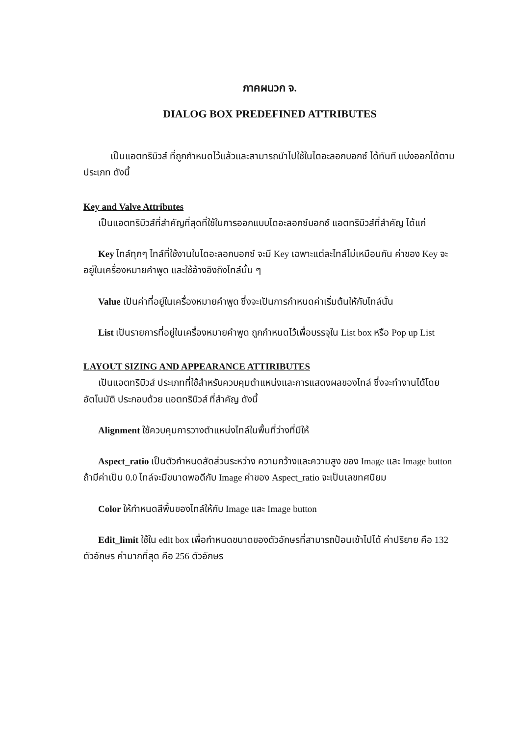ภาคผนวก จ.
DIALOG BOX PREDEFINED ATTRIBUTES
เป็นแอตทริบิวส์ ที่ถูกกำหนดไว้แล้วและสามารถนำไปใช้ในไดอะลอกบอกซ์ ได้ทันที แบ่งออกได้ตามประเภท ดังนี้
Key and Valve Attributes
เป็นแอตทริบิวส์ที่สำคัญที่สุดที่ใช้ในการออกแบบไดอะลอกซ์บอกซ์ แอตทริบิวส์ที่สำคัญ ได้แก่
Key ไทล์ทุกๆ ไทล์ที่ใช้งานในไดอะลอกบอกซ์ จะมี Key เฉพาะแต่ละไทล์ไม่เหมือนกัน ค่าของ Key จะอยู่ในเครื่องหมายคำพูด และใช้อ้างอิงถึงไทล์นั้น ๆ
Value เป็นค่าที่อยู่ในเครื่องหมายคำพูด ซึ่งจะเป็นการกำหนดค่าเริ่มต้นให้กับไทล์นั้น
List เป็นรายการที่อยู่ในเครื่องหมายคำพูด ถูกกำหนดไว้เพื่อบรรจุใน List box หรือ Pop up List
LAYOUT SIZING AND APPEARANCE ATTIRIBUTES
เป็นแอตทริบิวส์ ประเภทที่ใช้สำหรับควบคุมตำแหน่งและการแสดงผลของไทล์ ซึ่งจะทำงานได้โดยอัตโนมัติ ประกอบด้วย แอตทริบิวส์ ที่สำคัญ ดังนี้
Alignment ใช้ควบคุมการวางตำแหน่งไทล์ในพื้นที่ว่างที่มีให้
Aspect_ratio เป็นตัวกำหนดสัดส่วนระหว่าง ความกว้างและความสูง ของ Image และ Image button ถ้ามีค่าเป็น 0.0 ไทล์จะมีขนาดพอดีกับ Image ค่าของ Aspect_ratio จะเป็นเลขทศนิยม
Color ให้กำหนดสีพื้นของไทล์ให้กับ Image และ Image button
Edit_limit ใช้ใน edit box เพื่อกำหนดขนาดของตัวอักษรที่สามารถป้อนเข้าไปได้ ค่าปริยาย คือ 132 ตัวอักษร ค่ามากที่สุด คือ 256 ตัวอักษร